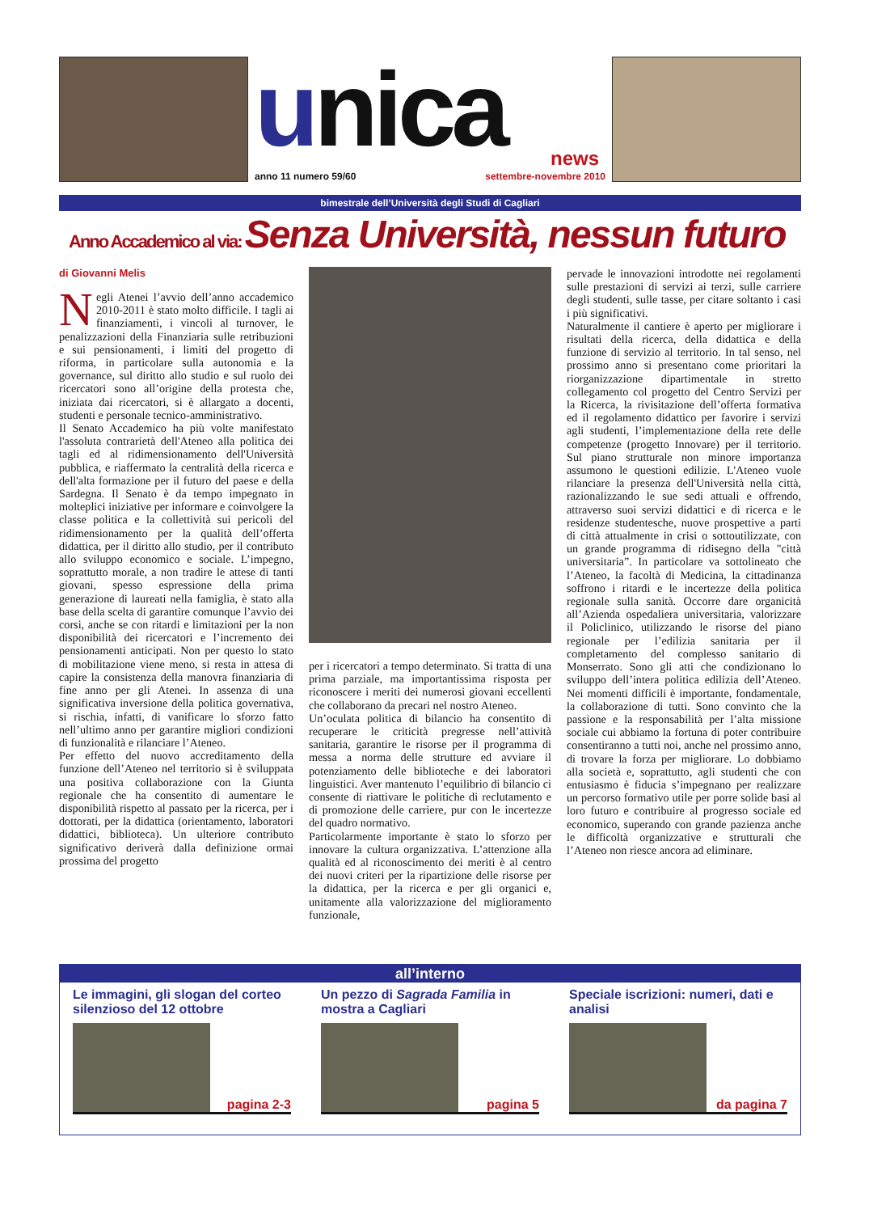unica
news
anno 11 numero 59/60 settembre-novembre 2010
bimestrale dell’Università degli Studi di Cagliari
Anno Accademico al via: Senza Università, nessun futuro
di Giovanni Melis
Negli Atenei l’avvio dell’anno accademico 2010-2011 è stato molto difficile. I tagli ai finanziamenti, i vincoli al turnover, le penalizzazioni della Finanziaria sulle retribuzioni e sui pensionamenti, i limiti del progetto di riforma, in particolare sulla autonomia e la governance, sul diritto allo studio e sul ruolo dei ricercatori sono all’origine della protesta che, iniziata dai ricercatori, si è allargato a docenti, studenti e personale tecnico-amministrativo.
Il Senato Accademico ha più volte manifestato l'assoluta contrarietà dell'Ateneo alla politica dei tagli ed al ridimensionamento dell'Università pubblica, e riaffermato la centralità della ricerca e dell'alta formazione per il futuro del paese e della Sardegna. Il Senato è da tempo impegnato in molteplici iniziative per informare e coinvolgere la classe politica e la collettività sui pericoli del ridimensionamento per la qualità dell’offerta didattica, per il diritto allo studio, per il contributo allo sviluppo economico e sociale. L’impegno, soprattutto morale, a non tradire le attese di tanti giovani, spesso espressione della prima generazione di laureati nella famiglia, è stato alla base della scelta di garantire comunque l’avvio dei corsi, anche se con ritardi e limitazioni per la non disponibilità dei ricercatori e l’incremento dei pensionamenti anticipati. Non per questo lo stato di mobilitazione viene meno, si resta in attesa di capire la consistenza della manovra finanziaria di fine anno per gli Atenei. In assenza di una significativa inversione della politica governativa, si rischia, infatti, di vanificare lo sforzo fatto nell’ultimo anno per garantire migliori condizioni di funzionalità e rilanciare l’Ateneo.
Per effetto del nuovo accreditamento della funzione dell’Ateneo nel territorio si è sviluppata una positiva collaborazione con la Giunta regionale che ha consentito di aumentare le disponibilità rispetto al passato per la ricerca, per i dottorati, per la didattica (orientamento, laboratori didattici, biblioteca). Un ulteriore contributo significativo deriverà dalla definizione ormai prossima del progetto
per i ricercatori a tempo determinato. Si tratta di una prima parziale, ma importantissima risposta per riconoscere i meriti dei numerosi giovani eccellenti che collaborano da precari nel nostro Ateneo.
Un’oculata politica di bilancio ha consentito di recuperare le criticità pregresse nell’attività sanitaria, garantire le risorse per il programma di messa a norma delle strutture ed avviare il potenziamento delle biblioteche e dei laboratori linguistici. Aver mantenuto l’equilibrio di bilancio ci consente di riattivare le politiche di reclutamento e di promozione delle carriere, pur con le incertezze del quadro normativo.
Particolarmente importante è stato lo sforzo per innovare la cultura organizzativa. L’attenzione alla qualità ed al riconoscimento dei meriti è al centro dei nuovi criteri per la ripartizione delle risorse per la didattica, per la ricerca e per gli organici e, unitamente alla valorizzazione del miglioramento funzionale,
pervade le innovazioni introdotte nei regolamenti sulle prestazioni di servizi ai terzi, sulle carriere degli studenti, sulle tasse, per citare soltanto i casi i più significativi.
Naturalmente il cantiere è aperto per migliorare i risultati della ricerca, della didattica e della funzione di servizio al territorio. In tal senso, nel prossimo anno si presentano come prioritari la riorganizzazione dipartimentale in stretto collegamento col progetto del Centro Servizi per la Ricerca, la rivisitazione dell’offerta formativa ed il regolamento didattico per favorire i servizi agli studenti, l’implementazione della rete delle competenze (progetto Innovare) per il territorio. Sul piano strutturale non minore importanza assumono le questioni edilizie. L'Ateneo vuole rilanciare la presenza dell'Università nella città, razionalizzando le sue sedi attuali e offrendo, attraverso suoi servizi didattici e di ricerca e le residenze studentesche, nuove prospettive a parti di città attualmente in crisi o sottoutilizzate, con un grande programma di ridisegno della "città universitaria”. In particolare va sottolineato che l’Ateneo, la facoltà di Medicina, la cittadinanza soffrono i ritardi e le incertezze della politica regionale sulla sanità. Occorre dare organicità all’Azienda ospedaliera universitaria, valorizzare il Policlinico, utilizzando le risorse del piano regionale per l’edilizia sanitaria per il completamento del complesso sanitario di Monserrato. Sono gli atti che condizionano lo sviluppo dell’intera politica edilizia dell’Ateneo. Nei momenti difficili è importante, fondamentale, la collaborazione di tutti. Sono convinto che la passione e la responsabilità per l’alta missione sociale cui abbiamo la fortuna di poter contribuire consentiranno a tutti noi, anche nel prossimo anno, di trovare la forza per migliorare. Lo dobbiamo alla società e, soprattutto, agli studenti che con entusiasmo è fiducia s’impegnano per realizzare un percorso formativo utile per porre solide basi al loro futuro e contribuire al progresso sociale ed economico, superando con grande pazienza anche le difficoltà organizzative e strutturali che l’Ateneo non riesce ancora ad eliminare.
all’interno
Le immagini, gli slogan del corteo silenzioso del 12 ottobre
pagina 2-3
Un pezzo di Sagrada Familia in mostra a Cagliari
pagina 5
Speciale iscrizioni: numeri, dati e analisi
da pagina 7